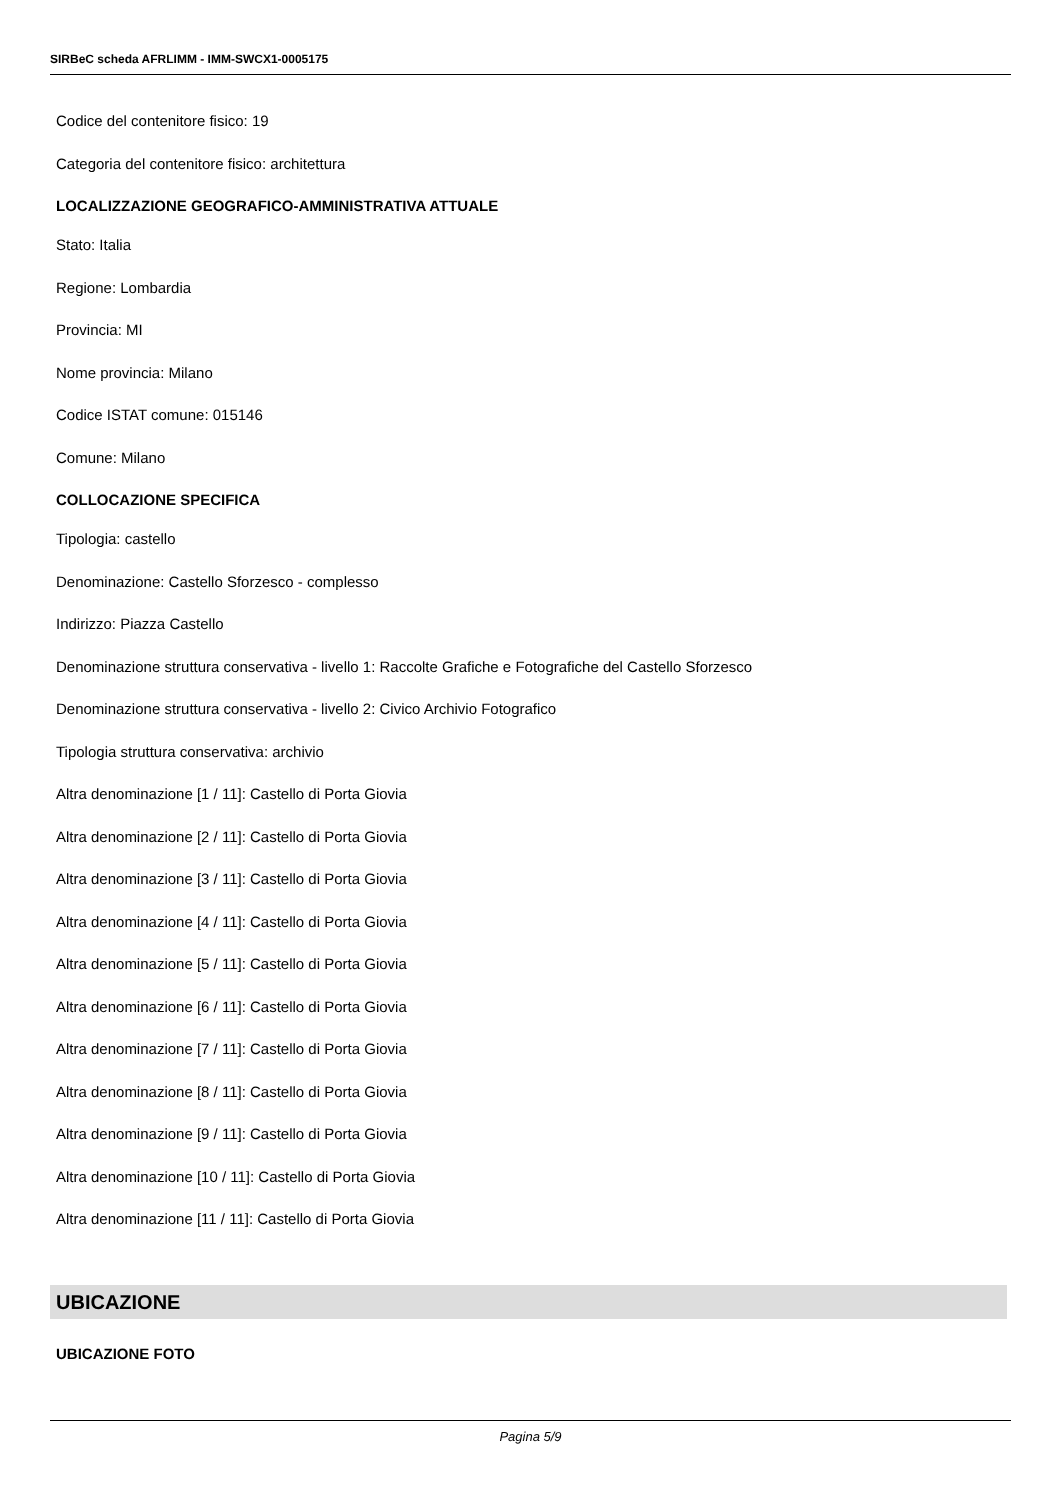SIRBeC scheda AFRLIMM - IMM-SWCX1-0005175
Codice del contenitore fisico: 19
Categoria del contenitore fisico: architettura
LOCALIZZAZIONE GEOGRAFICO-AMMINISTRATIVA ATTUALE
Stato: Italia
Regione: Lombardia
Provincia: MI
Nome provincia: Milano
Codice ISTAT comune: 015146
Comune: Milano
COLLOCAZIONE SPECIFICA
Tipologia: castello
Denominazione: Castello Sforzesco - complesso
Indirizzo: Piazza Castello
Denominazione struttura conservativa - livello 1: Raccolte Grafiche e Fotografiche del Castello Sforzesco
Denominazione struttura conservativa - livello 2: Civico Archivio Fotografico
Tipologia struttura conservativa: archivio
Altra denominazione [1 / 11]: Castello di Porta Giovia
Altra denominazione [2 / 11]: Castello di Porta Giovia
Altra denominazione [3 / 11]: Castello di Porta Giovia
Altra denominazione [4 / 11]: Castello di Porta Giovia
Altra denominazione [5 / 11]: Castello di Porta Giovia
Altra denominazione [6 / 11]: Castello di Porta Giovia
Altra denominazione [7 / 11]: Castello di Porta Giovia
Altra denominazione [8 / 11]: Castello di Porta Giovia
Altra denominazione [9 / 11]: Castello di Porta Giovia
Altra denominazione [10 / 11]: Castello di Porta Giovia
Altra denominazione [11 / 11]: Castello di Porta Giovia
UBICAZIONE
UBICAZIONE FOTO
Pagina 5/9